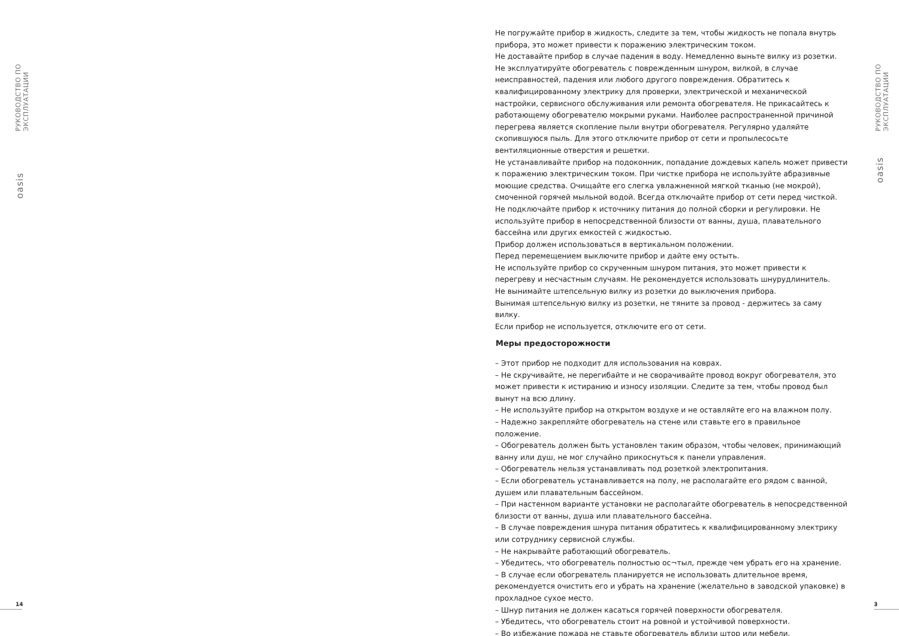РУКОВОДСТВО ПО ЭКСПЛУАТАЦИИ
oasis
РУКОВОДСТВО ПО ЭКСПЛУАТАЦИИ
oasis
14 3
Не погружайте прибор в жидкость, следите за тем, чтобы жидкость не попала внутрь прибора, это может привести к поражению электрическим током.
Не доставайте прибор в случае падения в воду. Немедленно выньте вилку из розетки.
Не эксплуатируйте обогреватель с поврежденным шнуром, вилкой, в случае неисправностей, падения или любого другого повреждения. Обратитесь к квалифицированному электрику для проверки, электрической и механической настройки, сервисного обслуживания или ремонта обогревателя. Не прикасайтесь к работающему обогревателю мокрыми руками. Наиболее распространенной причиной перегрева является скопление пыли внутри обогревателя. Регулярно удаляйте скопившуюся пыль. Для этого отключите прибор от сети и пропылесосьте вентиляционные отверстия и решетки.
Не устанавливайте прибор на подоконник, попадание дождевых капель может привести к поражению электрическим током. При чистке прибора не используйте абразивные моющие средства. Очищайте его слегка увлажненной мягкой тканью (не мокрой), смоченной горячей мыльной водой. Всегда отключайте прибор от сети перед чисткой. Не подключайте прибор к источнику питания до полной сборки и регулировки. Не используйте прибор в непосредственной близости от ванны, душа, плавательного бассейна или других емкостей с жидкостью.
Прибор должен использоваться в вертикальном положении.
Перед перемещением выключите прибор и дайте ему остыть.
Не используйте прибор со скрученным шнуром питания, это может привести к перегреву и несчастным случаям. Не рекомендуется использовать шнурудлинитель.
Не вынимайте штепсельную вилку из розетки до выключения прибора.
Вынимая штепсельную вилку из розетки, не тяните за провод - держитесь за саму вилку.
Если прибор не используется, отключите его от сети.
Меры предосторожности
– Этот прибор не подходит для использования на коврах.
– Не скручивайте, не перегибайте и не сворачивайте провод вокруг обогревателя, это может привести к истиранию и износу изоляции. Следите за тем, чтобы провод был вынут на всю длину.
– Не используйте прибор на открытом воздухе и не оставляйте его на влажном полу.
– Надежно закрепляйте обогреватель на стене или ставьте его в правильное положение.
– Обогреватель должен быть установлен таким образом, чтобы человек, принимающий ванну или душ, не мог случайно прикоснуться к панели управления.
– Обогреватель нельзя устанавливать под розеткой электропитания.
– Если обогреватель устанавливается на полу, не располагайте его рядом с ванной, душем или плавательным бассейном.
– При настенном варианте установки не располагайте обогреватель в непосредственной близости от ванны, душа или плавательного бассейна.
– В случае повреждения шнура питания обратитесь к квалифицированному электрику или сотруднику сервисной службы.
– Не накрывайте работающий обогреватель.
– Убедитесь, что обогреватель полностью ос¬тыл, прежде чем убрать его на хранение.
– В случае если обогреватель планируется не использовать длительное время, рекомендуется очистить его и убрать на хранение (желательно в заводской упаковке) в прохладное сухое место.
– Шнур питания не должен касаться горячей поверхности обогревателя.
– Убедитесь, что обогреватель стоит на ровной и устойчивой поверхности.
– Во избежание пожара не ставьте обогреватель вблизи штор или мебели.